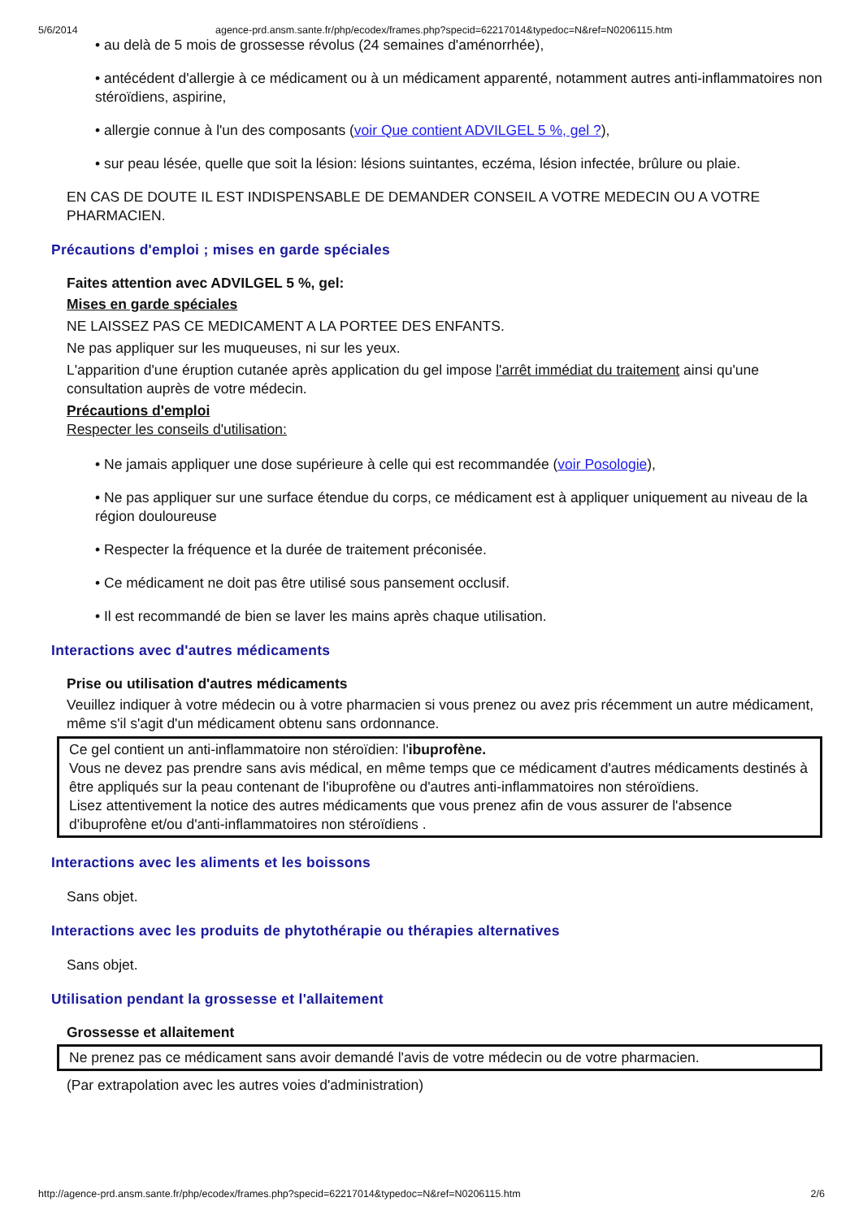5/6/2014 agence-prd.ansm.sante.fr/php/ecodex/frames.php?specid=62217014&typedoc=N&ref=N0206115.htm
• au delà de 5 mois de grossesse révolus (24 semaines d'aménorrhée),
• antécédent d'allergie à ce médicament ou à un médicament apparenté, notamment autres anti-inflammatoires non stéroïdiens, aspirine,
• allergie connue à l'un des composants (voir Que contient ADVILGEL 5 %, gel ?),
• sur peau lésée, quelle que soit la lésion: lésions suintantes, eczéma, lésion infectée, brûlure ou plaie.
EN CAS DE DOUTE IL EST INDISPENSABLE DE DEMANDER CONSEIL A VOTRE MEDECIN OU A VOTRE PHARMACIEN.
Précautions d'emploi ; mises en garde spéciales
Faites attention avec ADVILGEL 5 %, gel:
Mises en garde spéciales
NE LAISSEZ PAS CE MEDICAMENT A LA PORTEE DES ENFANTS.
Ne pas appliquer sur les muqueuses, ni sur les yeux.
L'apparition d'une éruption cutanée après application du gel impose l'arrêt immédiat du traitement ainsi qu'une consultation auprès de votre médecin.
Précautions d'emploi
Respecter les conseils d'utilisation:
• Ne jamais appliquer une dose supérieure à celle qui est recommandée (voir Posologie),
• Ne pas appliquer sur une surface étendue du corps, ce médicament est à appliquer uniquement au niveau de la région douloureuse
• Respecter la fréquence et la durée de traitement préconisée.
• Ce médicament ne doit pas être utilisé sous pansement occlusif.
• Il est recommandé de bien se laver les mains après chaque utilisation.
Interactions avec d'autres médicaments
Prise ou utilisation d'autres médicaments
Veuillez indiquer à votre médecin ou à votre pharmacien si vous prenez ou avez pris récemment un autre médicament, même s'il s'agit d'un médicament obtenu sans ordonnance.
Ce gel contient un anti-inflammatoire non stéroïdien: l'ibuprofène.
Vous ne devez pas prendre sans avis médical, en même temps que ce médicament d'autres médicaments destinés à être appliqués sur la peau contenant de l'ibuprofène ou d'autres anti-inflammatoires non stéroïdiens.
Lisez attentivement la notice des autres médicaments que vous prenez afin de vous assurer de l'absence d'ibuprofène et/ou d'anti-inflammatoires non stéroïdiens .
Interactions avec les aliments et les boissons
Sans objet.
Interactions avec les produits de phytothérapie ou thérapies alternatives
Sans objet.
Utilisation pendant la grossesse et l'allaitement
Grossesse et allaitement
Ne prenez pas ce médicament sans avoir demandé l'avis de votre médecin ou de votre pharmacien.
(Par extrapolation avec les autres voies d'administration)
http://agence-prd.ansm.sante.fr/php/ecodex/frames.php?specid=62217014&typedoc=N&ref=N0206115.htm 2/6